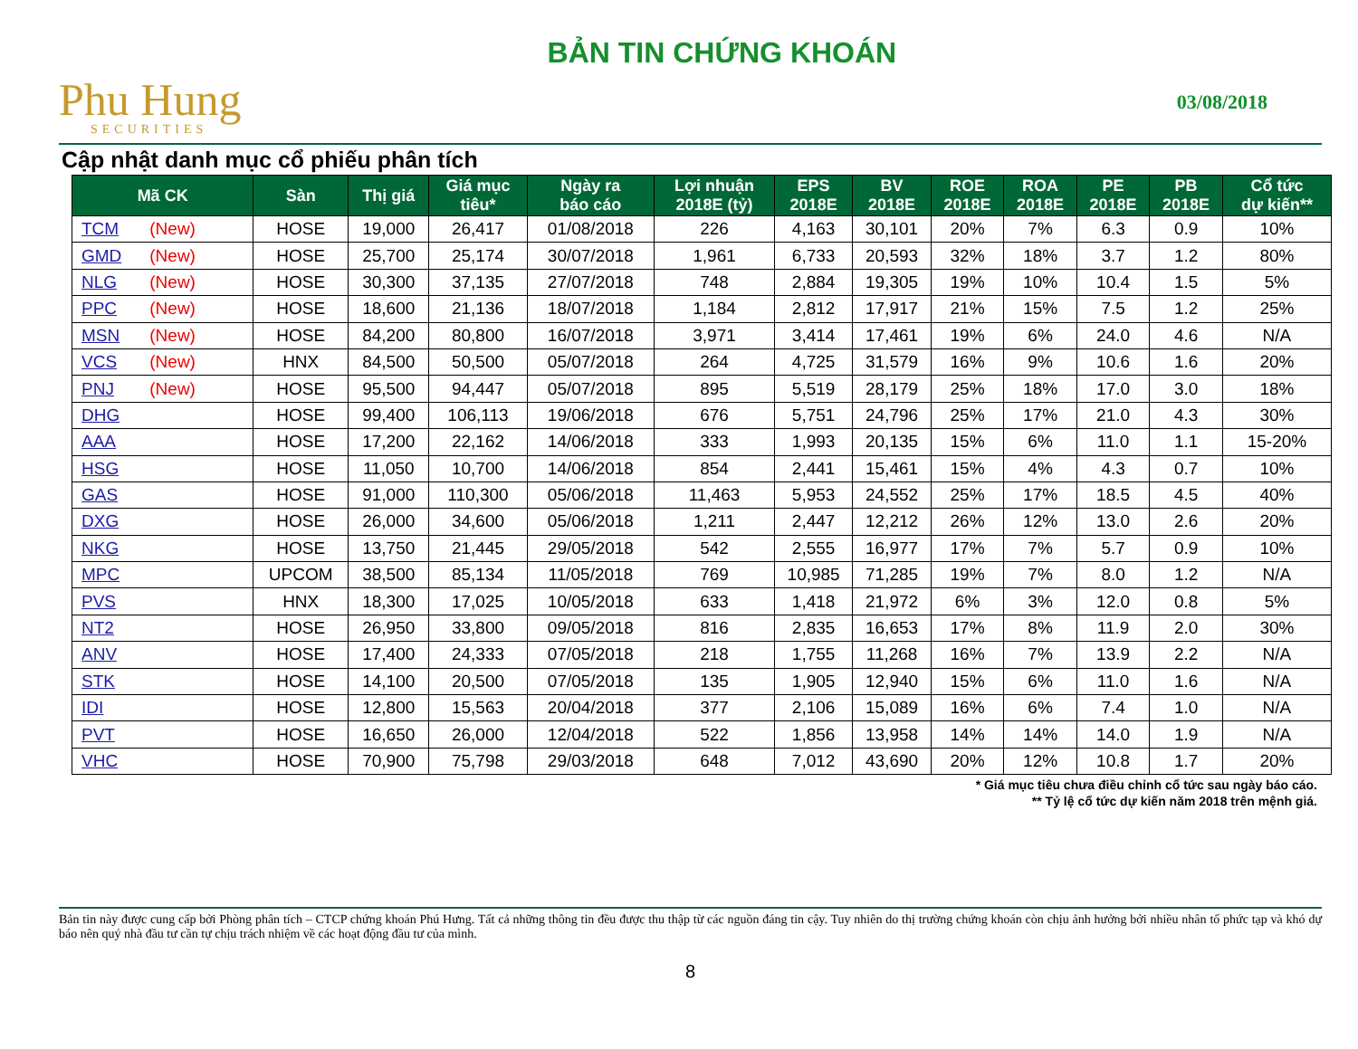Phu Hung
SECURITIES
BẢN TIN CHỨNG KHOÁN
03/08/2018
Cập nhật danh mục cổ phiếu phân tích
| Mã CK | Sàn | Thị giá | Giá mục tiêu* | Ngày ra báo cáo | Lợi nhuận 2018E (tỷ) | EPS 2018E | BV 2018E | ROE 2018E | ROA 2018E | PE 2018E | PB 2018E | Cổ tức dự kiến** |
| --- | --- | --- | --- | --- | --- | --- | --- | --- | --- | --- | --- | --- |
| TCM (New) | HOSE | 19,000 | 26,417 | 01/08/2018 | 226 | 4,163 | 30,101 | 20% | 7% | 6.3 | 0.9 | 10% |
| GMD (New) | HOSE | 25,700 | 25,174 | 30/07/2018 | 1,961 | 6,733 | 20,593 | 32% | 18% | 3.7 | 1.2 | 80% |
| NLG (New) | HOSE | 30,300 | 37,135 | 27/07/2018 | 748 | 2,884 | 19,305 | 19% | 10% | 10.4 | 1.5 | 5% |
| PPC (New) | HOSE | 18,600 | 21,136 | 18/07/2018 | 1,184 | 2,812 | 17,917 | 21% | 15% | 7.5 | 1.2 | 25% |
| MSN (New) | HOSE | 84,200 | 80,800 | 16/07/2018 | 3,971 | 3,414 | 17,461 | 19% | 6% | 24.0 | 4.6 | N/A |
| VCS (New) | HNX | 84,500 | 50,500 | 05/07/2018 | 264 | 4,725 | 31,579 | 16% | 9% | 10.6 | 1.6 | 20% |
| PNJ (New) | HOSE | 95,500 | 94,447 | 05/07/2018 | 895 | 5,519 | 28,179 | 25% | 18% | 17.0 | 3.0 | 18% |
| DHG | HOSE | 99,400 | 106,113 | 19/06/2018 | 676 | 5,751 | 24,796 | 25% | 17% | 21.0 | 4.3 | 30% |
| AAA | HOSE | 17,200 | 22,162 | 14/06/2018 | 333 | 1,993 | 20,135 | 15% | 6% | 11.0 | 1.1 | 15-20% |
| HSG | HOSE | 11,050 | 10,700 | 14/06/2018 | 854 | 2,441 | 15,461 | 15% | 4% | 4.3 | 0.7 | 10% |
| GAS | HOSE | 91,000 | 110,300 | 05/06/2018 | 11,463 | 5,953 | 24,552 | 25% | 17% | 18.5 | 4.5 | 40% |
| DXG | HOSE | 26,000 | 34,600 | 05/06/2018 | 1,211 | 2,447 | 12,212 | 26% | 12% | 13.0 | 2.6 | 20% |
| NKG | HOSE | 13,750 | 21,445 | 29/05/2018 | 542 | 2,555 | 16,977 | 17% | 7% | 5.7 | 0.9 | 10% |
| MPC | UPCOM | 38,500 | 85,134 | 11/05/2018 | 769 | 10,985 | 71,285 | 19% | 7% | 8.0 | 1.2 | N/A |
| PVS | HNX | 18,300 | 17,025 | 10/05/2018 | 633 | 1,418 | 21,972 | 6% | 3% | 12.0 | 0.8 | 5% |
| NT2 | HOSE | 26,950 | 33,800 | 09/05/2018 | 816 | 2,835 | 16,653 | 17% | 8% | 11.9 | 2.0 | 30% |
| ANV | HOSE | 17,400 | 24,333 | 07/05/2018 | 218 | 1,755 | 11,268 | 16% | 7% | 13.9 | 2.2 | N/A |
| STK | HOSE | 14,100 | 20,500 | 07/05/2018 | 135 | 1,905 | 12,940 | 15% | 6% | 11.0 | 1.6 | N/A |
| IDI | HOSE | 12,800 | 15,563 | 20/04/2018 | 377 | 2,106 | 15,089 | 16% | 6% | 7.4 | 1.0 | N/A |
| PVT | HOSE | 16,650 | 26,000 | 12/04/2018 | 522 | 1,856 | 13,958 | 14% | 14% | 14.0 | 1.9 | N/A |
| VHC | HOSE | 70,900 | 75,798 | 29/03/2018 | 648 | 7,012 | 43,690 | 20% | 12% | 10.8 | 1.7 | 20% |
* Giá mục tiêu chưa điều chỉnh cổ tức sau ngày báo cáo.
** Tỷ lệ cổ tức dự kiến năm 2018 trên mệnh giá.
Bản tin này được cung cấp bởi Phòng phân tích – CTCP chứng khoán Phú Hưng. Tất cả những thông tin đều được thu thập từ các nguồn đáng tin cậy. Tuy nhiên do thị trường chứng khoán còn chịu ảnh hưởng bởi nhiều nhân tố phức tạp và khó dự báo nên quý nhà đầu tư cần tự chịu trách nhiệm về các hoạt động đầu tư của mình.
8